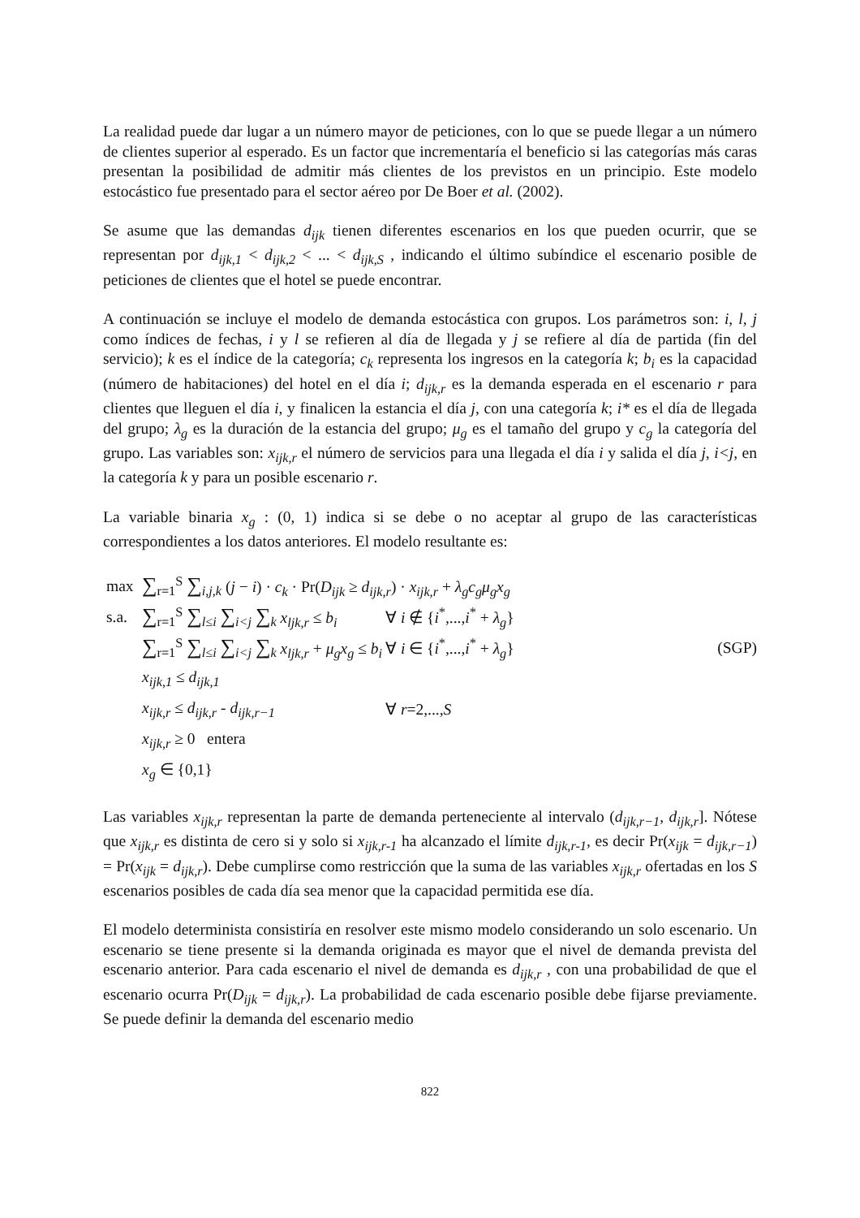La realidad puede dar lugar a un número mayor de peticiones, con lo que se puede llegar a un número de clientes superior al esperado. Es un factor que incrementaría el beneficio si las categorías más caras presentan la posibilidad de admitir más clientes de los previstos en un principio. Este modelo estocástico fue presentado para el sector aéreo por De Boer et al. (2002).
Se asume que las demandas d<sub>ijk</sub> tienen diferentes escenarios en los que pueden ocurrir, que se representan por d<sub>ijk,1</sub> < d<sub>ijk,2</sub> < ... < d<sub>ijk,S</sub> , indicando el último subíndice el escenario posible de peticiones de clientes que el hotel se puede encontrar.
A continuación se incluye el modelo de demanda estocástica con grupos. Los parámetros son: i, l, j como índices de fechas, i y l se refieren al día de llegada y j se refiere al día de partida (fin del servicio); k es el índice de la categoría; c<sub>k</sub> representa los ingresos en la categoría k; b<sub>i</sub> es la capacidad (número de habitaciones) del hotel en el día i; d<sub>ijk,r</sub> es la demanda esperada en el escenario r para clientes que lleguen el día i, y finalicen la estancia el día j, con una categoría k; i* es el día de llegada del grupo; λ<sub>g</sub> es la duración de la estancia del grupo; μ<sub>g</sub> es el tamaño del grupo y c<sub>g</sub> la categoría del grupo. Las variables son: x<sub>ijk,r</sub> el número de servicios para una llegada el día i y salida el día j, i<j, en la categoría k y para un posible escenario r.
La variable binaria x<sub>g</sub> : (0, 1) indica si se debe o no aceptar al grupo de las características correspondientes a los datos anteriores. El modelo resultante es:
max ∑<sub>r=1</sub><sup>S</sup> ∑<sub>i,j,k</sub> (j − i) · c<sub>k</sub> · Pr(D<sub>ijk</sub> ≥ d<sub>ijk,r</sub>) · x<sub>ijk,r</sub> + λ<sub>g</sub>c<sub>g</sub>μ<sub>g</sub>x<sub>g</sub>
s.a. ∑<sub>r=1</sub><sup>S</sup> ∑<sub>l≤i</sub> ∑<sub>i<j</sub> ∑<sub>k</sub> x<sub>ljk,r</sub> ≤ b<sub>i</sub> ∀ i ∉ {i<sup>*</sup>,...,i<sup>*</sup> + λ<sub>g</sub>}
∑<sub>r=1</sub><sup>S</sup> ∑<sub>l≤i</sub> ∑<sub>i<j</sub> ∑<sub>k</sub> x<sub>ljk,r</sub> + μ<sub>g</sub>x<sub>g</sub> ≤ b<sub>i</sub> ∀ i ∈ {i<sup>*</sup>,...,i<sup>*</sup> + λ<sub>g</sub>} (SGP)
x<sub>ijk,1</sub> ≤ d<sub>ijk,1</sub>
x<sub>ijk,r</sub> ≤ d<sub>ijk,r</sub> - d<sub>ijk,r−1</sub> ∀ r=2,...,S
x<sub>ijk,r</sub> ≥ 0 entera
x<sub>g</sub> ∈ {0,1}
Las variables x<sub>ijk,r</sub> representan la parte de demanda perteneciente al intervalo (d<sub>ijk,r−1</sub>, d<sub>ijk,r</sub>]. Nótese que x<sub>ijk,r</sub> es distinta de cero si y solo si x<sub>ijk,r-1</sub> ha alcanzado el límite d<sub>ijk,r-1</sub>, es decir Pr(x<sub>ijk</sub> = d<sub>ijk,r−1</sub>) = Pr(x<sub>ijk</sub> = d<sub>ijk,r</sub>). Debe cumplirse como restricción que la suma de las variables x<sub>ijk,r</sub> ofertadas en los S escenarios posibles de cada día sea menor que la capacidad permitida ese día.
El modelo determinista consistiría en resolver este mismo modelo considerando un solo escenario. Un escenario se tiene presente si la demanda originada es mayor que el nivel de demanda prevista del escenario anterior. Para cada escenario el nivel de demanda es d<sub>ijk,r</sub> , con una probabilidad de que el escenario ocurra Pr(D<sub>ijk</sub> = d<sub>ijk,r</sub>). La probabilidad de cada escenario posible debe fijarse previamente. Se puede definir la demanda del escenario medio
822